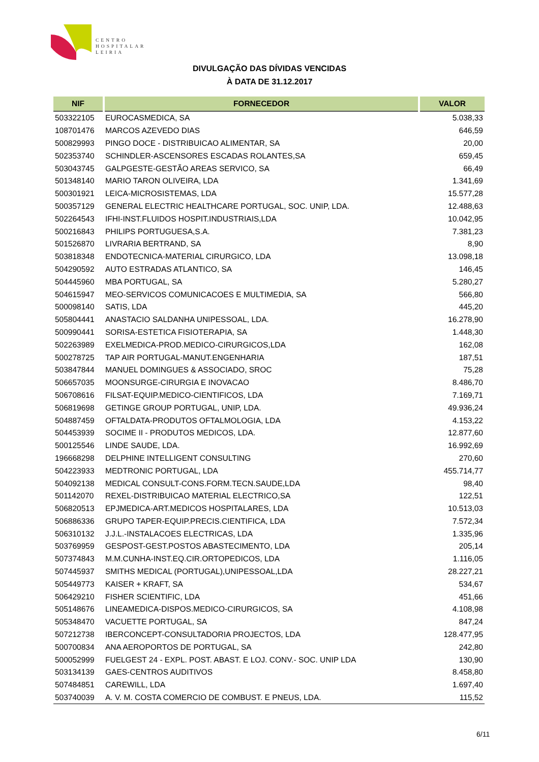CENTRO
HOSPITALAR
LEIRIA
DIVULGAÇÃO DAS DÍVIDAS VENCIDAS
À DATA DE 31.12.2017
| NIF | FORNECEDOR | VALOR |
| --- | --- | --- |
| 503322105 | EUROCASMEDICA, SA | 5.038,33 |
| 108701476 | MARCOS AZEVEDO DIAS | 646,59 |
| 500829993 | PINGO DOCE - DISTRIBUICAO ALIMENTAR, SA | 20,00 |
| 502353740 | SCHINDLER-ASCENSORES ESCADAS ROLANTES,SA | 659,45 |
| 503043745 | GALPGESTE-GESTÃO AREAS SERVICO, SA | 66,49 |
| 501348140 | MARIO TARON OLIVEIRA, LDA | 1.341,69 |
| 500301921 | LEICA-MICROSISTEMAS, LDA | 15.577,28 |
| 500357129 | GENERAL ELECTRIC HEALTHCARE PORTUGAL, SOC. UNIP, LDA. | 12.488,63 |
| 502264543 | IFHI-INST.FLUIDOS HOSPIT.INDUSTRIAIS,LDA | 10.042,95 |
| 500216843 | PHILIPS PORTUGUESA,S.A. | 7.381,23 |
| 501526870 | LIVRARIA BERTRAND, SA | 8,90 |
| 503818348 | ENDOTECNICA-MATERIAL CIRURGICO, LDA | 13.098,18 |
| 504290592 | AUTO ESTRADAS ATLANTICO, SA | 146,45 |
| 504445960 | MBA PORTUGAL, SA | 5.280,27 |
| 504615947 | MEO-SERVICOS COMUNICACOES E MULTIMEDIA, SA | 566,80 |
| 500098140 | SATIS, LDA | 445,20 |
| 505804441 | ANASTACIO SALDANHA UNIPESSOAL, LDA. | 16.278,90 |
| 500990441 | SORISA-ESTETICA FISIOTERAPIA, SA | 1.448,30 |
| 502263989 | EXELMEDICA-PROD.MEDICO-CIRURGICOS,LDA | 162,08 |
| 500278725 | TAP AIR PORTUGAL-MANUT.ENGENHARIA | 187,51 |
| 503847844 | MANUEL DOMINGUES & ASSOCIADO, SROC | 75,28 |
| 506657035 | MOONSURGE-CIRURGIA E INOVACAO | 8.486,70 |
| 506708616 | FILSAT-EQUIP.MEDICO-CIENTIFICOS, LDA | 7.169,71 |
| 506819698 | GETINGE GROUP PORTUGAL, UNIP, LDA. | 49.936,24 |
| 504887459 | OFTALDATA-PRODUTOS OFTALMOLOGIA, LDA | 4.153,22 |
| 504453939 | SOCIME II - PRODUTOS MEDICOS, LDA. | 12.877,60 |
| 500125546 | LINDE SAUDE, LDA. | 16.992,69 |
| 196668298 | DELPHINE INTELLIGENT CONSULTING | 270,60 |
| 504223933 | MEDTRONIC PORTUGAL, LDA | 455.714,77 |
| 504092138 | MEDICAL CONSULT-CONS.FORM.TECN.SAUDE,LDA | 98,40 |
| 501142070 | REXEL-DISTRIBUICAO MATERIAL ELECTRICO,SA | 122,51 |
| 506820513 | EPJMEDICA-ART.MEDICOS HOSPITALARES, LDA | 10.513,03 |
| 506886336 | GRUPO TAPER-EQUIP.PRECIS.CIENTIFICA, LDA | 7.572,34 |
| 506310132 | J.J.L.-INSTALACOES ELECTRICAS, LDA | 1.335,96 |
| 503769959 | GESPOST-GEST.POSTOS ABASTECIMENTO, LDA | 205,14 |
| 507374843 | M.M.CUNHA-INST.EQ.CIR.ORTOPEDICOS, LDA | 1.116,05 |
| 507445937 | SMITHS MEDICAL (PORTUGAL),UNIPESSOAL,LDA | 28.227,21 |
| 505449773 | KAISER + KRAFT, SA | 534,67 |
| 506429210 | FISHER SCIENTIFIC, LDA | 451,66 |
| 505148676 | LINEAMEDICA-DISPOS.MEDICO-CIRURGICOS, SA | 4.108,98 |
| 505348470 | VACUETTE PORTUGAL, SA | 847,24 |
| 507212738 | IBERCONCEPT-CONSULTADORIA PROJECTOS, LDA | 128.477,95 |
| 500700834 | ANA AEROPORTOS DE PORTUGAL, SA | 242,80 |
| 500052999 | FUELGEST 24 - EXPL. POST. ABAST. E LOJ. CONV.- SOC. UNIP LDA | 130,90 |
| 503134139 | GAES-CENTROS AUDITIVOS | 8.458,80 |
| 507484851 | CAREWILL, LDA | 1.697,40 |
| 503740039 | A. V. M. COSTA COMERCIO DE COMBUST. E PNEUS, LDA. | 115,52 |
6/11